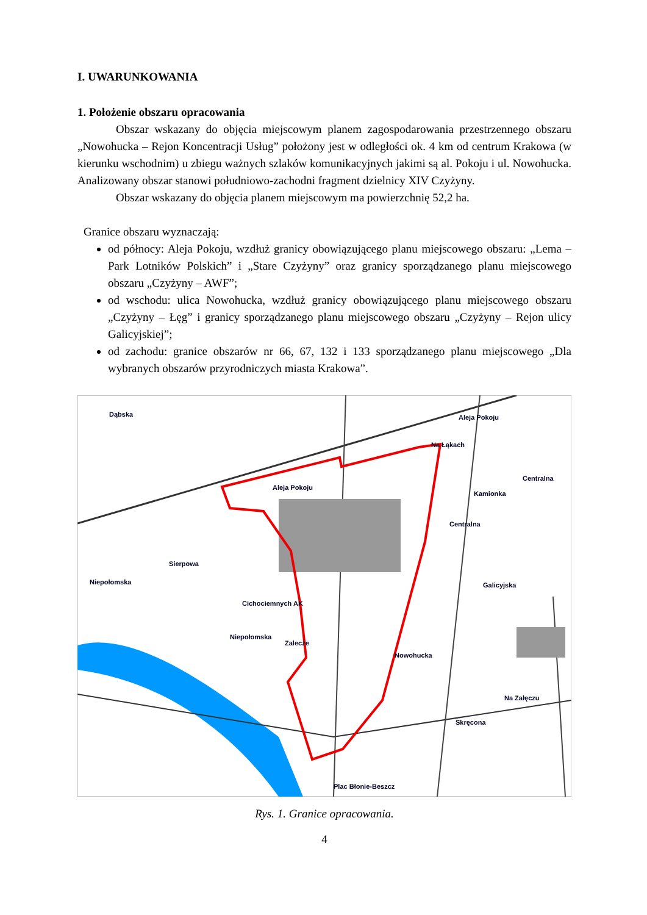I. UWARUNKOWANIA
1. Położenie obszaru opracowania
Obszar wskazany do objęcia miejscowym planem zagospodarowania przestrzennego obszaru „Nowohucka – Rejon Koncentracji Usług” położony jest w odległości ok. 4 km od centrum Krakowa (w kierunku wschodnim) u zbiegu ważnych szlaków komunikacyjnych jakimi są al. Pokoju i ul. Nowohucka. Analizowany obszar stanowi południowo-zachodni fragment dzielnicy XIV Czyżyny.
Obszar wskazany do objęcia planem miejscowym ma powierzchnię 52,2 ha.
Granice obszaru wyznaczają:
od północy: Aleja Pokoju, wzdłuż granicy obowiązującego planu miejscowego obszaru: „Lema – Park Lotników Polskich” i „Stare Czyżyny” oraz granicy sporządzanego planu miejscowego obszaru „Czyżyny – AWF”;
od wschodu: ulica Nowohucka, wzdłuż granicy obowiązującego planu miejscowego obszaru „Czyżyny – Łęg” i granicy sporządzanego planu miejscowego obszaru „Czyżyny – Rejon ulicy Galicyjskiej”;
od zachodu: granice obszarów nr 66, 67, 132 i 133 sporządzanego planu miejscowego „Dla wybranych obszarów przyrodniczych miasta Krakowa”.
Aleja Pokoju
Aleja Pokoju
Dąbska
Na Łąkach
Kamionka
Centralna
Niepołomska
Cichociemnych AK
Galicyjska
Nowohucka
Plac Błonie-Beszcz
Niepołomska
Zalecze
Sierpowa
Skręcona
Na Załęczu
Centralna
Rys. 1. Granice opracowania.
4